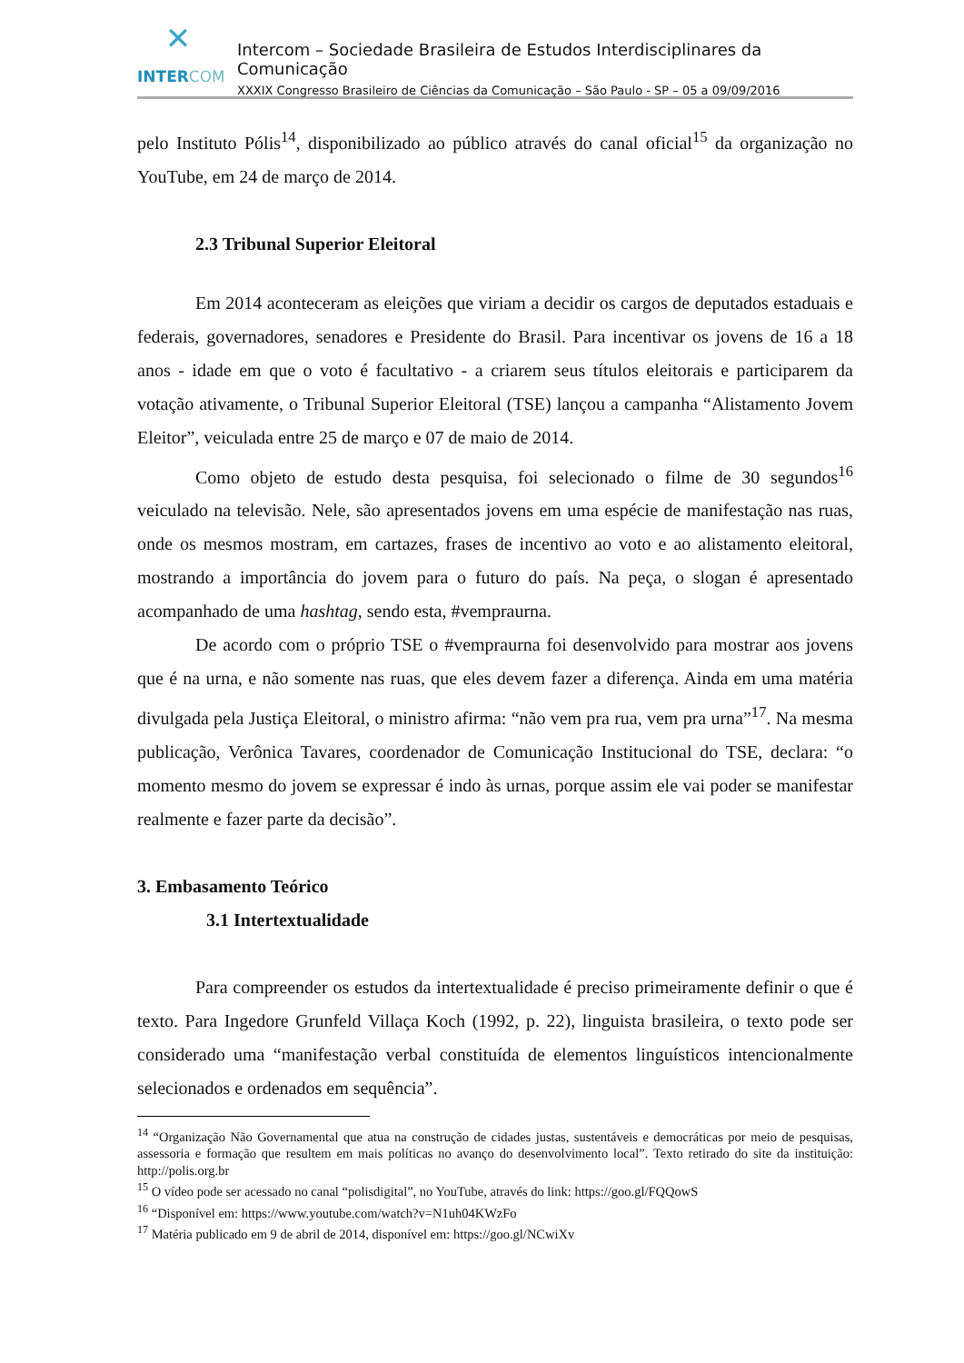✕
INTERCOM
Intercom – Sociedade Brasileira de Estudos Interdisciplinares da Comunicação
XXXIX Congresso Brasileiro de Ciências da Comunicação – São Paulo - SP – 05 a 09/09/2016
pelo Instituto Pólis<sup>14</sup>, disponibilizado ao público através do canal oficial<sup>15</sup> da organização no YouTube, em 24 de março de 2014.
2.3 Tribunal Superior Eleitoral
Em 2014 aconteceram as eleições que viriam a decidir os cargos de deputados estaduais e federais, governadores, senadores e Presidente do Brasil. Para incentivar os jovens de 16 a 18 anos - idade em que o voto é facultativo - a criarem seus títulos eleitorais e participarem da votação ativamente, o Tribunal Superior Eleitoral (TSE) lançou a campanha “Alistamento Jovem Eleitor”, veiculada entre 25 de março e 07 de maio de 2014.
Como objeto de estudo desta pesquisa, foi selecionado o filme de 30 segundos<sup>16</sup> veiculado na televisão. Nele, são apresentados jovens em uma espécie de manifestação nas ruas, onde os mesmos mostram, em cartazes, frases de incentivo ao voto e ao alistamento eleitoral, mostrando a importância do jovem para o futuro do país. Na peça, o slogan é apresentado acompanhado de uma hashtag, sendo esta, #vempraurna.
De acordo com o próprio TSE o #vempraurna foi desenvolvido para mostrar aos jovens que é na urna, e não somente nas ruas, que eles devem fazer a diferença. Ainda em uma matéria divulgada pela Justiça Eleitoral, o ministro afirma: “não vem pra rua, vem pra urna”<sup>17</sup>. Na mesma publicação, Verônica Tavares, coordenador de Comunicação Institucional do TSE, declara: “o momento mesmo do jovem se expressar é indo às urnas, porque assim ele vai poder se manifestar realmente e fazer parte da decisão”.
3. Embasamento Teórico
3.1 Intertextualidade
Para compreender os estudos da intertextualidade é preciso primeiramente definir o que é texto. Para Ingedore Grunfeld Villaça Koch (1992, p. 22), linguista brasileira, o texto pode ser considerado uma “manifestação verbal constituída de elementos linguísticos intencionalmente selecionados e ordenados em sequência”.
<sup>14</sup> “Organização Não Governamental que atua na construção de cidades justas, sustentáveis e democráticas por meio de pesquisas, assessoria e formação que resultem em mais políticas no avanço do desenvolvimento local”. Texto retirado do site da instituição: http://polis.org.br
<sup>15</sup> O vídeo pode ser acessado no canal “polisdigital”, no YouTube, através do link: https://goo.gl/FQQowS
<sup>16</sup> “Disponível em: https://www.youtube.com/watch?v=N1uh04KWzFo
<sup>17</sup> Matéria publicado em 9 de abril de 2014, disponível em: https://goo.gl/NCwiXv